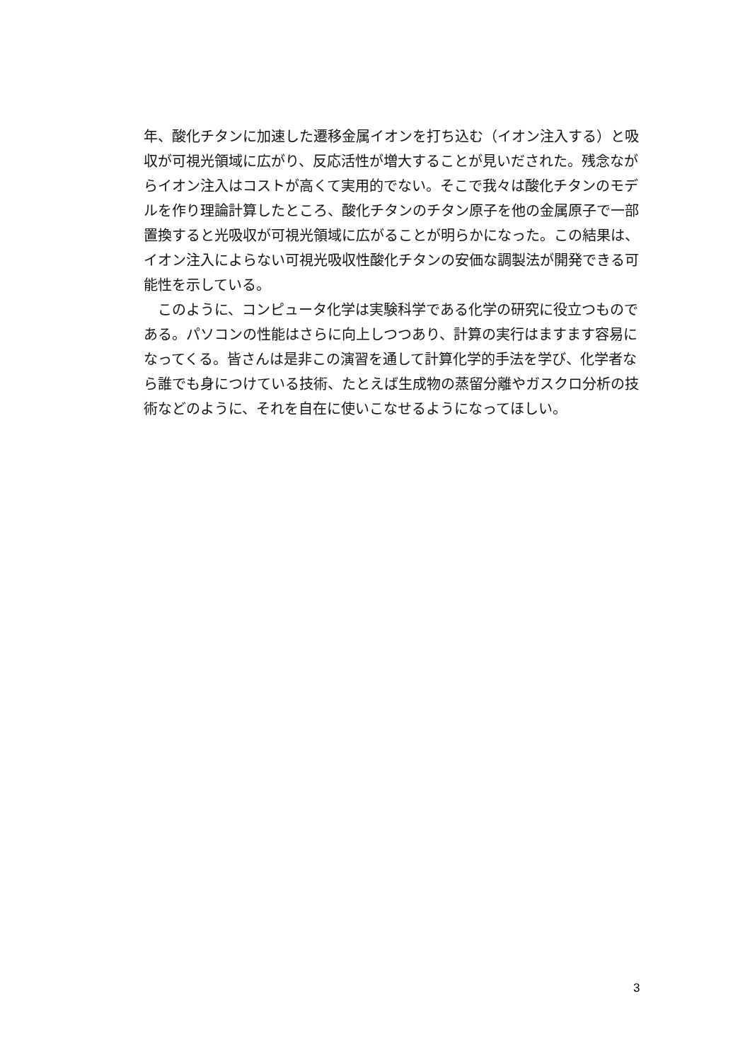年、酸化チタンに加速した遷移金属イオンを打ち込む（イオン注入する）と吸収が可視光領域に広がり、反応活性が増大することが見いだされた。残念ながらイオン注入はコストが高くて実用的でない。そこで我々は酸化チタンのモデルを作り理論計算したところ、酸化チタンのチタン原子を他の金属原子で一部置換すると光吸収が可視光領域に広がることが明らかになった。この結果は、イオン注入によらない可視光吸収性酸化チタンの安価な調製法が開発できる可能性を示している。
　このように、コンピュータ化学は実験科学である化学の研究に役立つものである。パソコンの性能はさらに向上しつつあり、計算の実行はますます容易になってくる。皆さんは是非この演習を通して計算化学的手法を学び、化学者なら誰でも身につけている技術、たとえば生成物の蒸留分離やガスクロ分析の技術などのように、それを自在に使いこなせるようになってほしい。
3